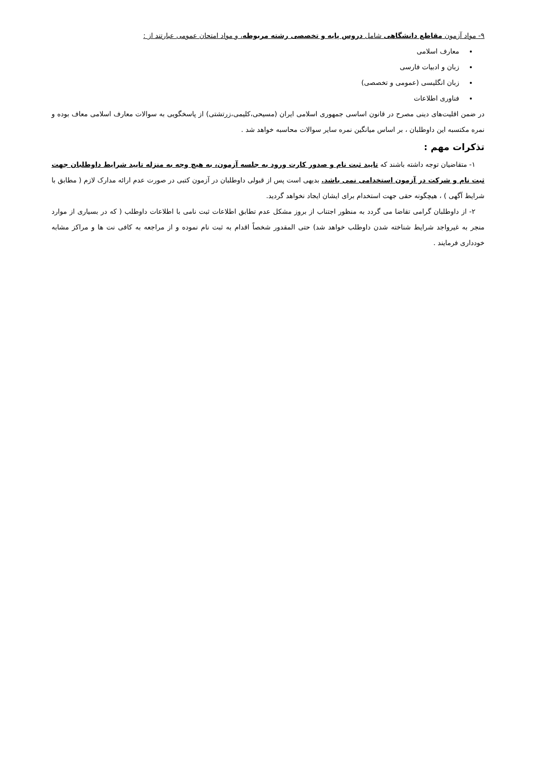۹- مواد آزمون مقاطع دانشگاهی شامل دروس پایه و تخصصی رشته مربوطه، و مواد امتحان عمومی عبارتند از :
معارف اسلامی
زبان و ادبیات فارسی
زبان انگلیسی (عمومی و تخصصی)
فناوری اطلاعات
در ضمن اقلیت‌های دینی مصرح در قانون اساسی جمهوری اسلامی ایران (مسیحی،کلیمی،زرتشتی) از پاسخگویی به سوالات معارف اسلامی معاف بوده و نمره مکتسبه این داوطلبان ، بر اساس میانگین نمره سایر سوالات محاسبه خواهد شد .
تذکرات مهم :
۱- متقاضیان توجه داشته باشند که تایید ثبت نام و صدور کارت ورود به جلسه آزمون، به هیچ وجه به منزله تایید شرایط داوطلبان جهت ثبت نام و شرکت در آزمون استخدامی نمی باشد. بدیهی است پس از قبولی داوطلبان در آزمون کتبی در صورت عدم ارائه مدارک لازم ( مطابق با شرایط آگهی ) ، هیچگونه حقی جهت استخدام برای ایشان ایجاد نخواهد گردید.
۲- از داوطلبان گرامی تقاضا می گردد به منظور اجتناب از بروز مشکل عدم تطابق اطلاعات ثبت نامی با اطلاعات داوطلب ( که در بسیاری از موارد منجر به غیرواجد شرایط شناخته شدن داوطلب خواهد شد) حتی المقدور شخصاً اقدام به ثبت نام نموده و از مراجعه به کافی نت ها و مراکز مشابه خودداری فرمایند .